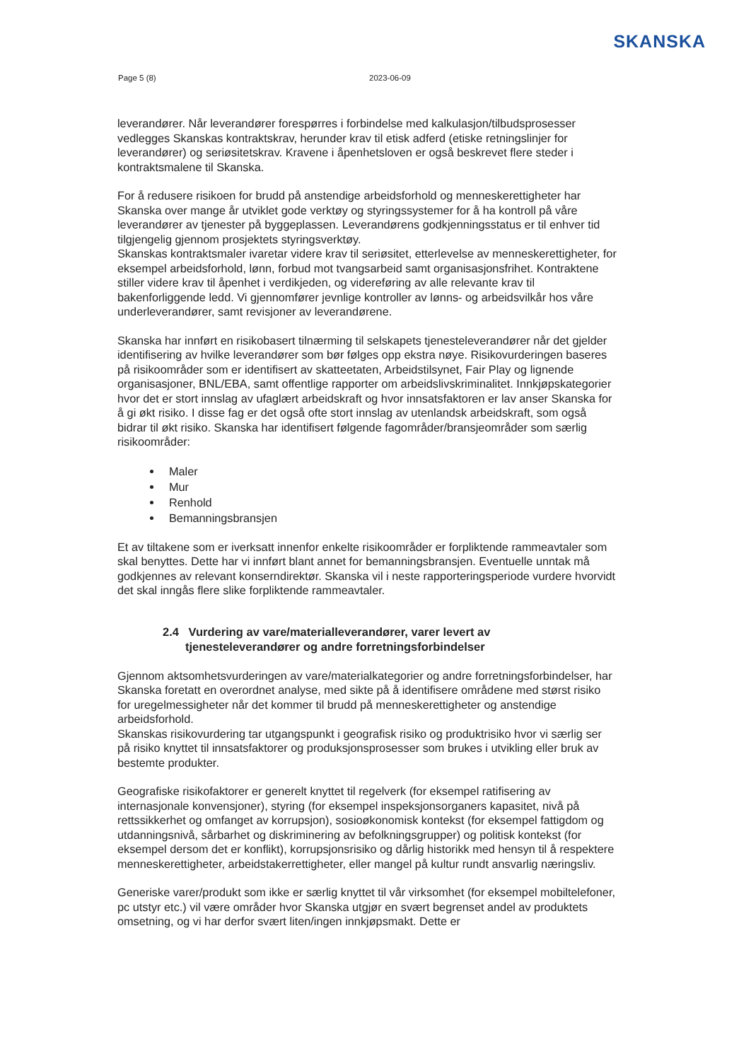SKANSKA
Page 5 (8) 2023-06-09
leverandører. Når leverandører forespørres i forbindelse med kalkulasjon/tilbudsprosesser vedlegges Skanskas kontraktskrav, herunder krav til etisk adferd (etiske retningslinjer for leverandører) og seriøsitetskrav. Kravene i åpenhetsloven er også beskrevet flere steder i kontraktsmalene til Skanska.
For å redusere risikoen for brudd på anstendige arbeidsforhold og menneskerettigheter har Skanska over mange år utviklet gode verktøy og styringssystemer for å ha kontroll på våre leverandører av tjenester på byggeplassen. Leverandørens godkjenningsstatus er til enhver tid tilgjengelig gjennom prosjektets styringsverktøy.
Skanskas kontraktsmaler ivaretar videre krav til seriøsitet, etterlevelse av menneskerettigheter, for eksempel arbeidsforhold, lønn, forbud mot tvangsarbeid samt organisasjonsfrihet. Kontraktene stiller videre krav til åpenhet i verdikjeden, og videreføring av alle relevante krav til bakenforliggende ledd. Vi gjennomfører jevnlige kontroller av lønns- og arbeidsvilkår hos våre underleverandører, samt revisjoner av leverandørene.
Skanska har innført en risikobasert tilnærming til selskapets tjenesteleverandører når det gjelder identifisering av hvilke leverandører som bør følges opp ekstra nøye. Risikovurderingen baseres på risikoområder som er identifisert av skatteetaten, Arbeidstilsynet, Fair Play og lignende organisasjoner, BNL/EBA, samt offentlige rapporter om arbeidslivskriminalitet. Innkjøpskategorier hvor det er stort innslag av ufaglært arbeidskraft og hvor innsatsfaktoren er lav anser Skanska for å gi økt risiko. I disse fag er det også ofte stort innslag av utenlandsk arbeidskraft, som også bidrar til økt risiko. Skanska har identifisert følgende fagområder/bransjeområder som særlig risikoområder:
Maler
Mur
Renhold
Bemanningsbransjen
Et av tiltakene som er iverksatt innenfor enkelte risikoområder er forpliktende rammeavtaler som skal benyttes. Dette har vi innført blant annet for bemanningsbransjen. Eventuelle unntak må godkjennes av relevant konserndirektør. Skanska vil i neste rapporteringsperiode vurdere hvorvidt det skal inngås flere slike forpliktende rammeavtaler.
2.4 Vurdering av vare/materialleverandører, varer levert av
tjenesteleverandører og andre forretningsforbindelser
Gjennom aktsomhetsvurderingen av vare/materialkategorier og andre forretningsforbindelser, har Skanska foretatt en overordnet analyse, med sikte på å identifisere områdene med størst risiko for uregelmessigheter når det kommer til brudd på menneskerettigheter og anstendige arbeidsforhold.
Skanskas risikovurdering tar utgangspunkt i geografisk risiko og produktrisiko hvor vi særlig ser på risiko knyttet til innsatsfaktorer og produksjonsprosesser som brukes i utvikling eller bruk av bestemte produkter.
Geografiske risikofaktorer er generelt knyttet til regelverk (for eksempel ratifisering av internasjonale konvensjoner), styring (for eksempel inspeksjonsorganers kapasitet, nivå på rettssikkerhet og omfanget av korrupsjon), sosioøkonomisk kontekst (for eksempel fattigdom og utdanningsnivå, sårbarhet og diskriminering av befolkningsgrupper) og politisk kontekst (for eksempel dersom det er konflikt), korrupsjonsrisiko og dårlig historikk med hensyn til å respektere menneskerettigheter, arbeidstakerrettigheter, eller mangel på kultur rundt ansvarlig næringsliv.
Generiske varer/produkt som ikke er særlig knyttet til vår virksomhet (for eksempel mobiltelefoner, pc utstyr etc.) vil være områder hvor Skanska utgjør en svært begrenset andel av produktets omsetning, og vi har derfor svært liten/ingen innkjøpsmakt. Dette er